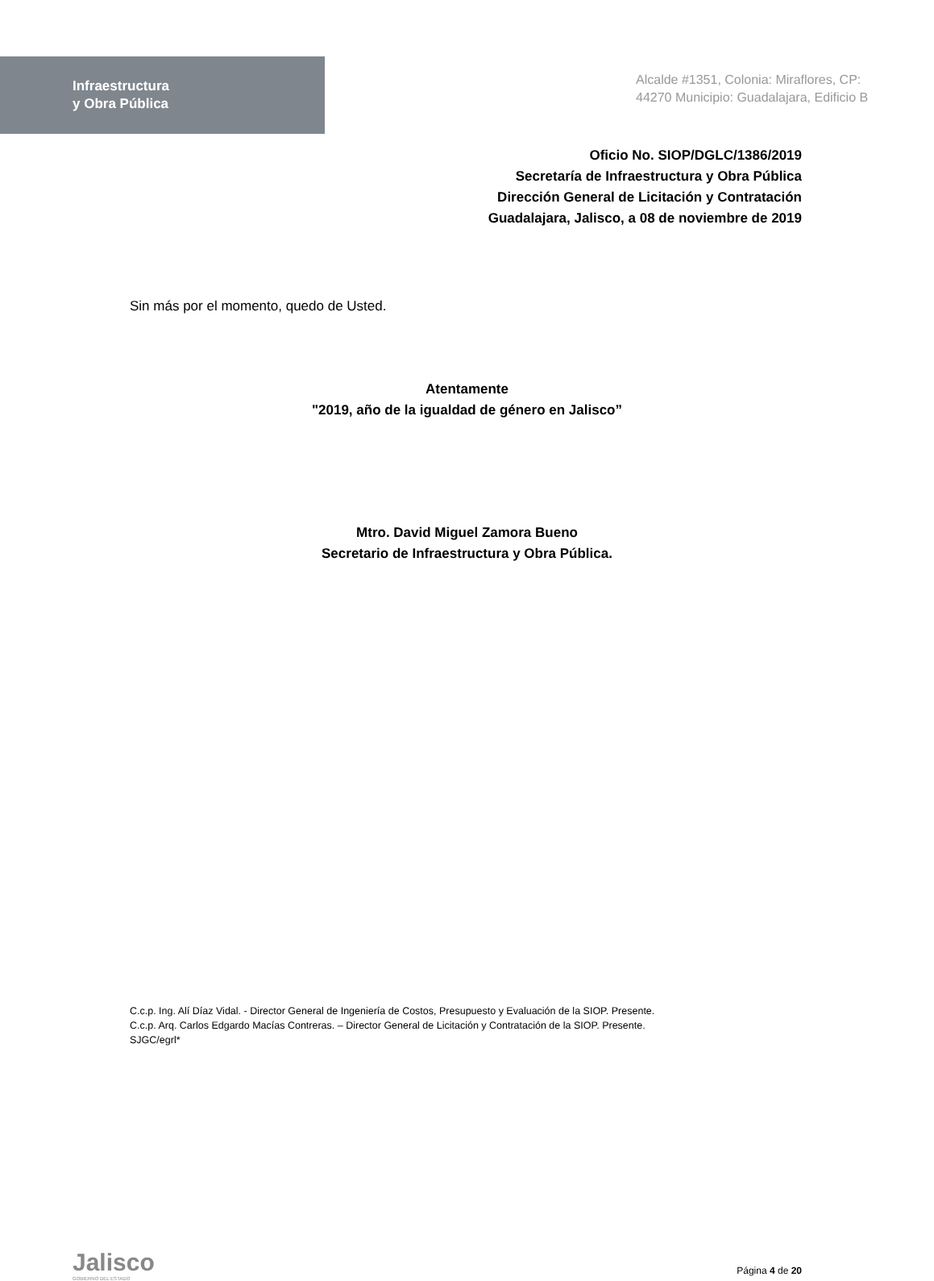Infraestructura
y Obra Pública
Alcalde #1351, Colonia: Miraflores, CP: 44270 Municipio: Guadalajara, Edificio B
Oficio No. SIOP/DGLC/1386/2019
Secretaría de Infraestructura y Obra Pública
Dirección General de Licitación y Contratación
Guadalajara, Jalisco, a 08 de noviembre de 2019
Sin más por el momento, quedo de Usted.
Atentamente
"2019, año de la igualdad de género en Jalisco”
Mtro. David Miguel Zamora Bueno
Secretario de Infraestructura y Obra Pública.
C.c.p. Ing. Alí Díaz Vidal. - Director General de Ingeniería de Costos, Presupuesto y Evaluación de la SIOP. Presente.
C.c.p. Arq. Carlos Edgardo Macías Contreras. – Director General de Licitación y Contratación de la SIOP. Presente.
SJGC/egrl*
Jalisco
GOBIERNO DEL ESTADO
Página 4 de 20